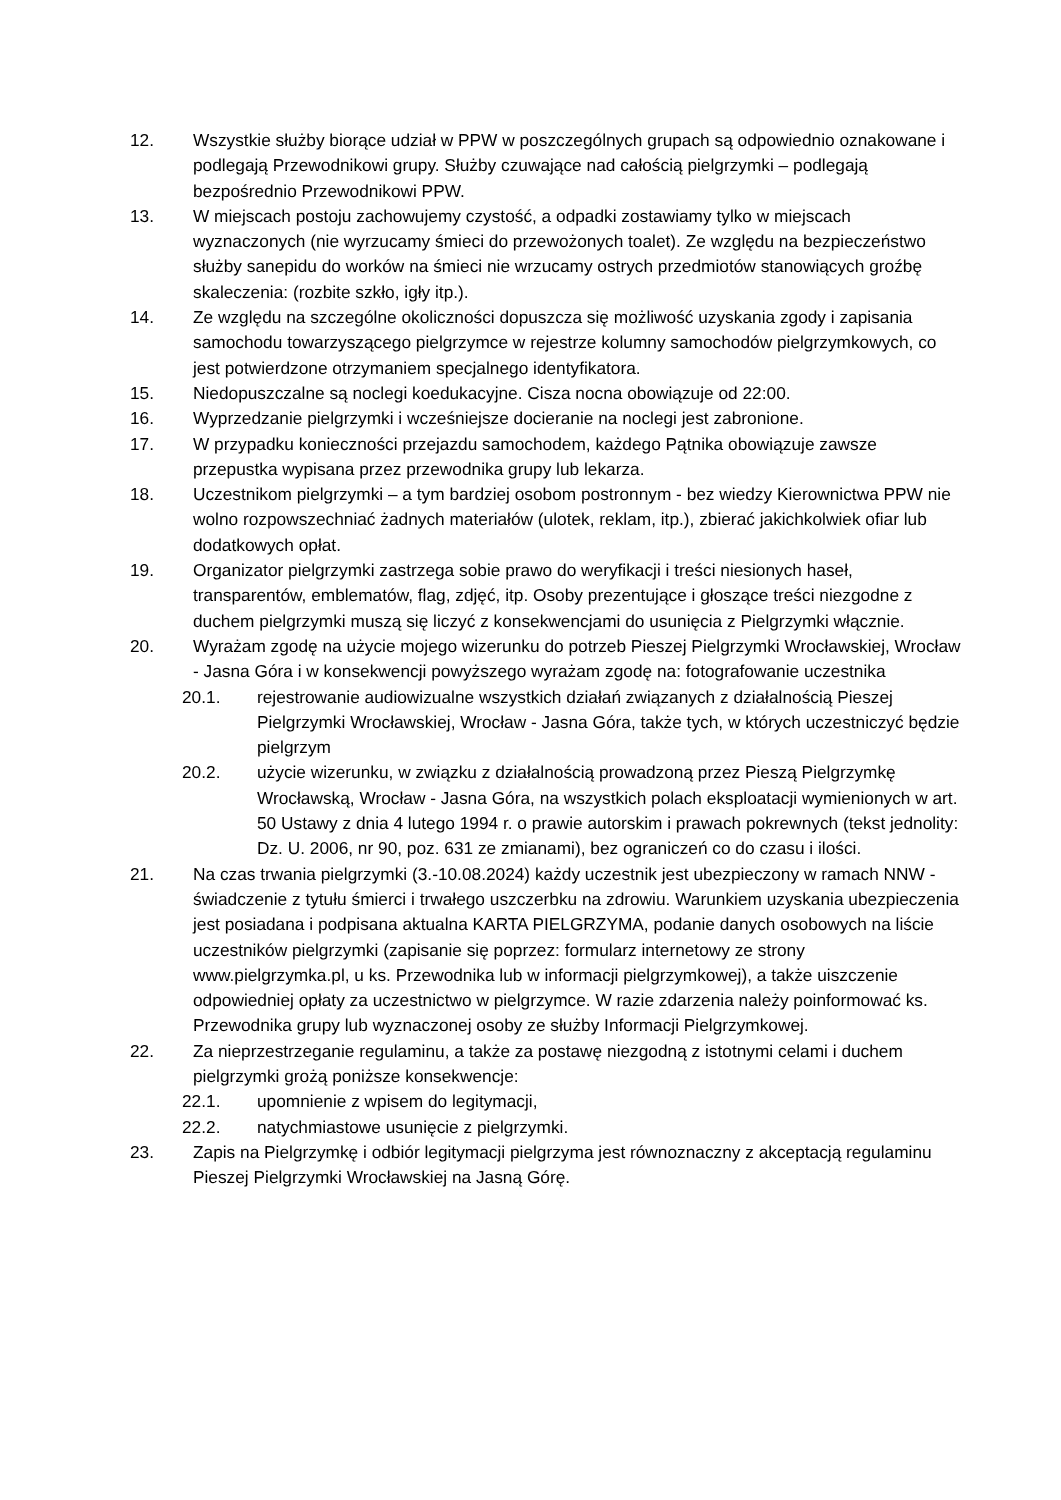12. Wszystkie służby biorące udział w PPW w poszczególnych grupach są odpowiednio oznakowane i podlegają Przewodnikowi grupy. Służby czuwające nad całością pielgrzymki – podlegają bezpośrednio Przewodnikowi PPW.
13. W miejscach postoju zachowujemy czystość, a odpadki zostawiamy tylko w miejscach wyznaczonych (nie wyrzucamy śmieci do przewożonych toalet). Ze względu na bezpieczeństwo służby sanepidu do worków na śmieci nie wrzucamy ostrych przedmiotów stanowiących groźbę skaleczenia: (rozbite szkło, igły itp.).
14. Ze względu na szczególne okoliczności dopuszcza się możliwość uzyskania zgody i zapisania samochodu towarzyszącego pielgrzymce w rejestrze kolumny samochodów pielgrzymkowych, co jest potwierdzone otrzymaniem specjalnego identyfikatora.
15. Niedopuszczalne są noclegi koedukacyjne. Cisza nocna obowiązuje od 22:00.
16. Wyprzedzanie pielgrzymki i wcześniejsze docieranie na noclegi jest zabronione.
17. W przypadku konieczności przejazdu samochodem, każdego Pątnika obowiązuje zawsze przepustka wypisana przez przewodnika grupy lub lekarza.
18. Uczestnikom pielgrzymki – a tym bardziej osobom postronnym - bez wiedzy Kierownictwa PPW nie wolno rozpowszechniać żadnych materiałów (ulotek, reklam, itp.), zbierać jakichkolwiek ofiar lub dodatkowych opłat.
19. Organizator pielgrzymki zastrzega sobie prawo do weryfikacji i treści niesionych haseł, transparentów, emblematów, flag, zdjęć, itp. Osoby prezentujące i głoszące treści niezgodne z duchem pielgrzymki muszą się liczyć z konsekwencjami do usunięcia z Pielgrzymki włącznie.
20. Wyrażam zgodę na użycie mojego wizerunku do potrzeb Pieszej Pielgrzymki Wrocławskiej, Wrocław - Jasna Góra i w konsekwencji powyższego wyrażam zgodę na: fotografowanie uczestnika
20.1. rejestrowanie audiowizualne wszystkich działań związanych z działalnością Pieszej Pielgrzymki Wrocławskiej, Wrocław - Jasna Góra, także tych, w których uczestniczyć będzie pielgrzym
20.2. użycie wizerunku, w związku z działalnością prowadzoną przez Pieszą Pielgrzymkę Wrocławską, Wrocław - Jasna Góra, na wszystkich polach eksploatacji wymienionych w art. 50 Ustawy z dnia 4 lutego 1994 r. o prawie autorskim i prawach pokrewnych (tekst jednolity: Dz. U. 2006, nr 90, poz. 631 ze zmianami), bez ograniczeń co do czasu i ilości.
21. Na czas trwania pielgrzymki (3.-10.08.2024) każdy uczestnik jest ubezpieczony w ramach NNW - świadczenie z tytułu śmierci i trwałego uszczerbku na zdrowiu. Warunkiem uzyskania ubezpieczenia jest posiadana i podpisana aktualna KARTA PIELGRZYMA, podanie danych osobowych na liście uczestników pielgrzymki (zapisanie się poprzez: formularz internetowy ze strony www.pielgrzymka.pl, u ks. Przewodnika lub w informacji pielgrzymkowej), a także uiszczenie odpowiedniej opłaty za uczestnictwo w pielgrzymce. W razie zdarzenia należy poinformować ks. Przewodnika grupy lub wyznaczonej osoby ze służby Informacji Pielgrzymkowej.
22. Za nieprzestrzeganie regulaminu, a także za postawę niezgodną z istotnymi celami i duchem pielgrzymki grożą poniższe konsekwencje:
22.1. upomnienie z wpisem do legitymacji,
22.2. natychmiastowe usunięcie z pielgrzymki.
23. Zapis na Pielgrzymkę i odbiór legitymacji pielgrzyma jest równoznaczny z akceptacją regulaminu Pieszej Pielgrzymki Wrocławskiej na Jasną Górę.